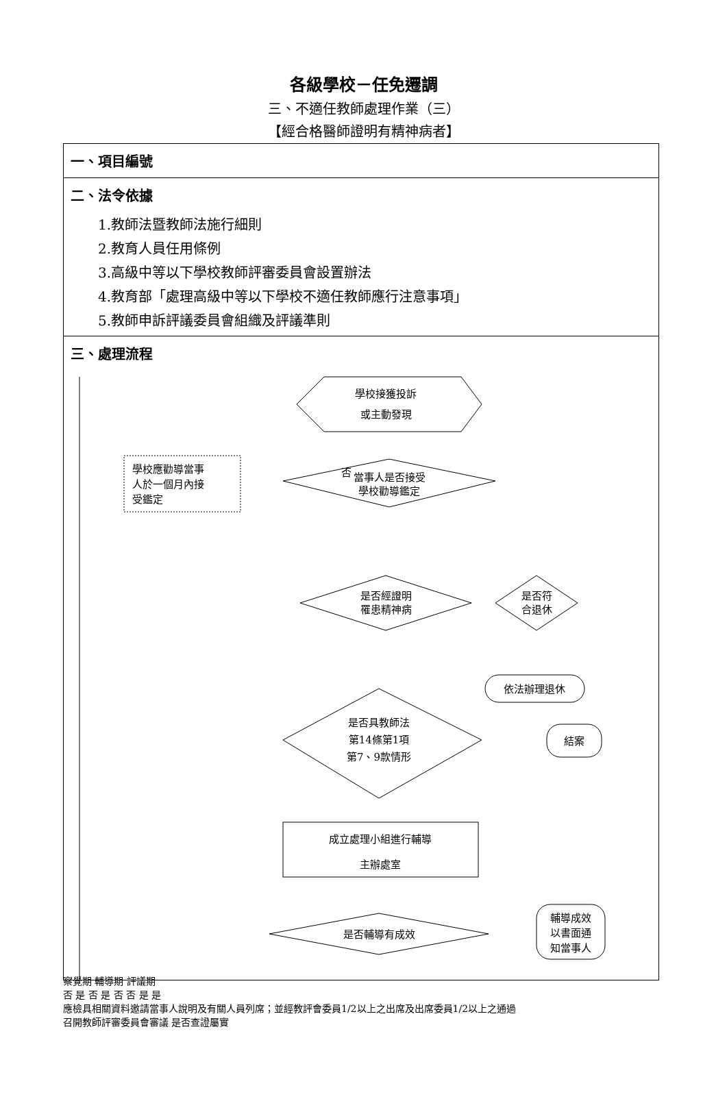各級學校－任免遷調
三、不適任教師處理作業（三）
【經合格醫師證明有精神病者】
一、項目編號
二、法令依據
1.教師法暨教師法施行細則
2.教育人員任用條例
3.高級中等以下學校教師評審委員會設置辦法
4.教育部「處理高級中等以下學校不適任教師應行注意事項」
5.教師申訴評議委員會組織及評議準則
三、處理流程
學校接獲投訴
或主動發現
學校應勸導當事
人於一個月內接
受鑑定
當事人是否接受
學校勸導鑑定
否
是否經證明
罹患精神病
是否符
合退休
依法辦理退休
是否具教師法
第14條第1項
第7、9款情形
結案
成立處理小組進行輔導
主辦處室
是否輔導有成效
輔導成效
以書面通
知當事人
察覺期 輔導期 評議期
否 是 否 是 否 否 是 是
應檢具相關資料邀請當事人說明及有關人員列席；並經教評會委員1/2以上之出席及出席委員1/2以上之通過
召開教師評審委員會審議 是否查證屬實